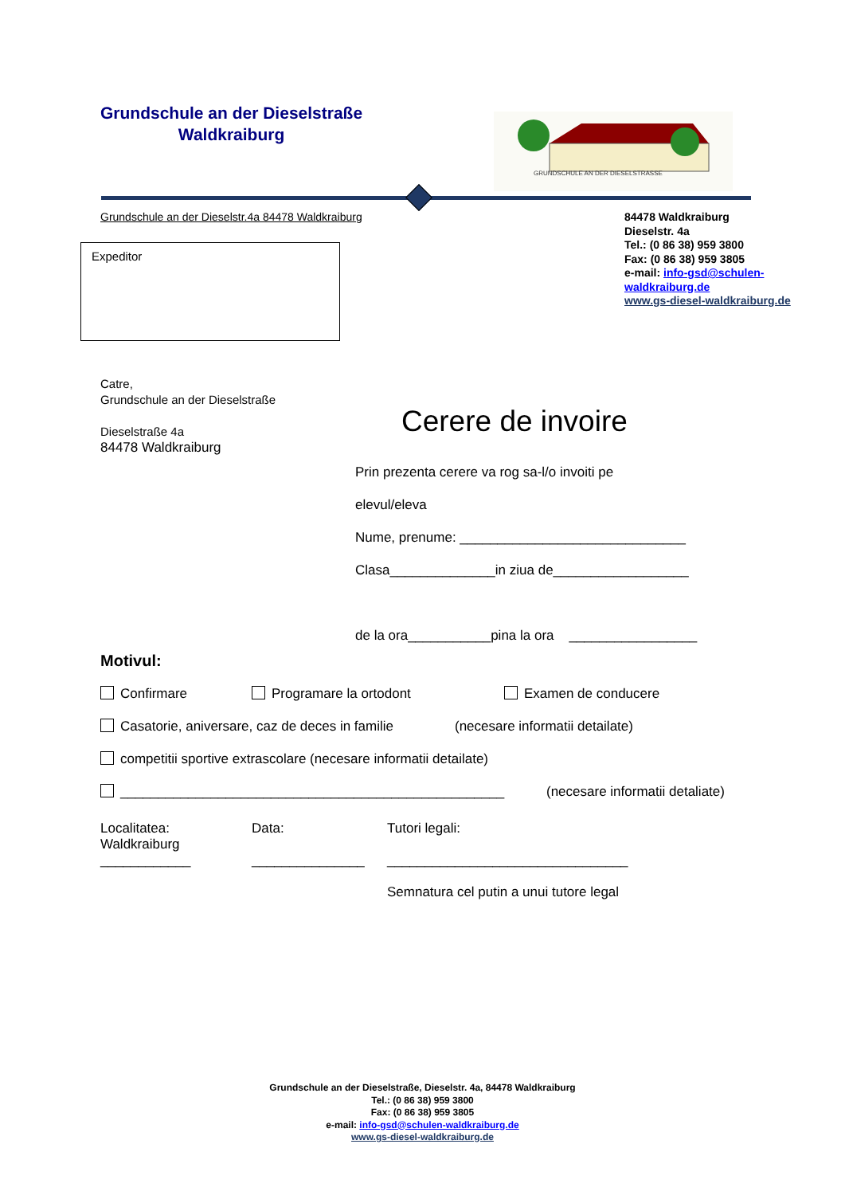Grundschule an der Dieselstraße
Waldkraiburg
GRUNDSCHULE AN DER DIESELSTRASSE
Grundschule an der Dieselstr.4a 84478 Waldkraiburg
84478 Waldkraiburg
Dieselstr. 4a
Tel.: (0 86 38) 959 3800
Fax: (0 86 38) 959 3805
e-mail: info-gsd@schulen-
waldkraiburg.de
www.gs-diesel-waldkraiburg.de
Expeditor
Catre,
Grundschule an der Dieselstraße
Dieselstraße 4a
84478 Waldkraiburg
Cerere de invoire
Prin prezenta cerere va rog sa-l/o invoiti pe
elevul/eleva
Nume, prenume: ______________________________
Clasa______________in ziua de__________________
de la ora___________pina la ora _________________
Motivul:
Confirmare Programare la ortodont Examen de conducere
Casatorie, aniversare, caz de deces in familie (necesare informatii detailate)
competitii sportive extrascolare (necesare informatii detailate)
___________________________________________________ (necesare informatii detaliate)
Localitatea:
Waldkraiburg
____________
Data:
_______________
Tutori legali:
________________________________
Semnatura cel putin a unui tutore legal
Grundschule an der Dieselstraße, Dieselstr. 4a, 84478 Waldkraiburg
Tel.: (0 86 38) 959 3800
Fax: (0 86 38) 959 3805
e-mail: info-gsd@schulen-waldkraiburg.de
www.gs-diesel-waldkraiburg.de